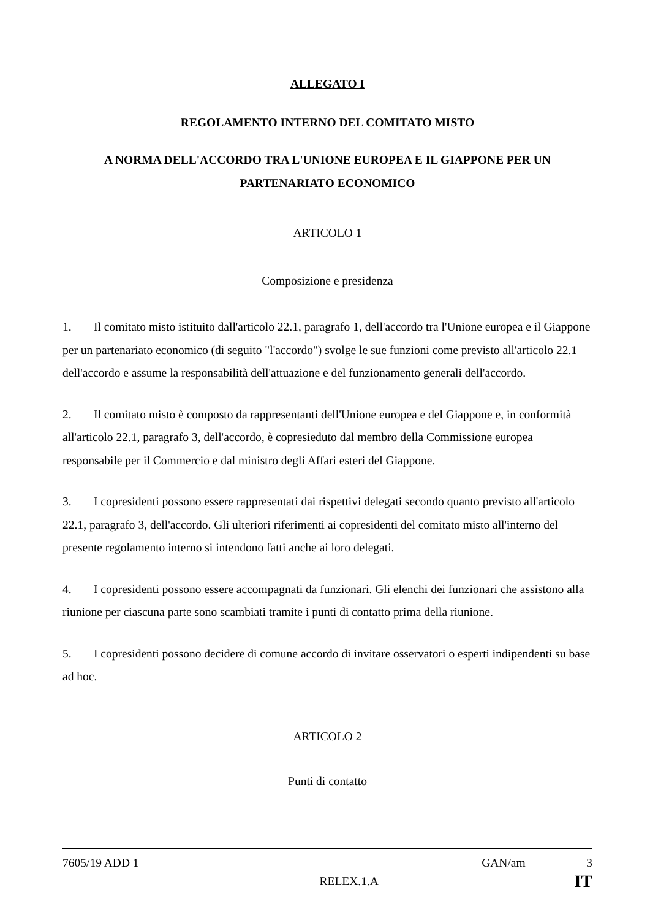ALLEGATO I
REGOLAMENTO INTERNO DEL COMITATO MISTO
A NORMA DELL'ACCORDO TRA L'UNIONE EUROPEA E IL GIAPPONE PER UN PARTENARIATO ECONOMICO
ARTICOLO 1
Composizione e presidenza
1. Il comitato misto istituito dall'articolo 22.1, paragrafo 1, dell'accordo tra l'Unione europea e il Giappone per un partenariato economico (di seguito "l'accordo") svolge le sue funzioni come previsto all'articolo 22.1 dell'accordo e assume la responsabilità dell'attuazione e del funzionamento generali dell'accordo.
2. Il comitato misto è composto da rappresentanti dell'Unione europea e del Giappone e, in conformità all'articolo 22.1, paragrafo 3, dell'accordo, è copresieduto dal membro della Commissione europea responsabile per il Commercio e dal ministro degli Affari esteri del Giappone.
3. I copresidenti possono essere rappresentati dai rispettivi delegati secondo quanto previsto all'articolo 22.1, paragrafo 3, dell'accordo. Gli ulteriori riferimenti ai copresidenti del comitato misto all'interno del presente regolamento interno si intendono fatti anche ai loro delegati.
4. I copresidenti possono essere accompagnati da funzionari. Gli elenchi dei funzionari che assistono alla riunione per ciascuna parte sono scambiati tramite i punti di contatto prima della riunione.
5. I copresidenti possono decidere di comune accordo di invitare osservatori o esperti indipendenti su base ad hoc.
ARTICOLO 2
Punti di contatto
7605/19 ADD 1 GAN/am 3
RELEX.1.A IT